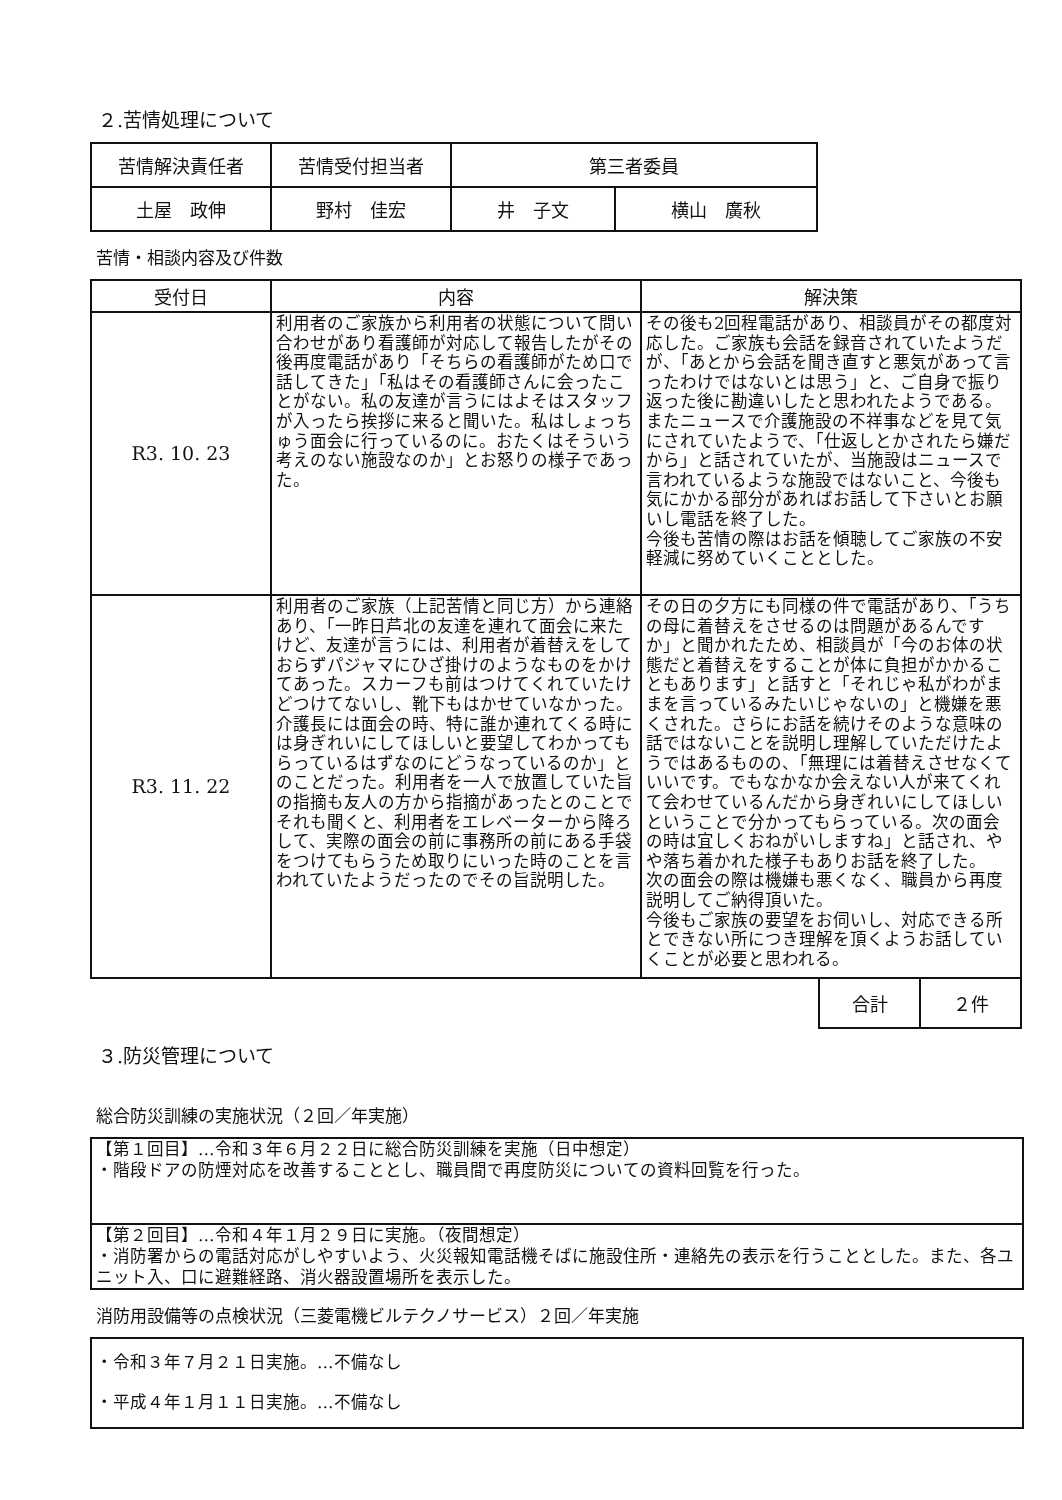２.苦情処理について
| 苦情解決責任者 | 苦情受付担当者 | 第三者委員 | |
| --- | --- | --- | --- |
| 土屋 政伸 | 野村 佳宏 | 井 子文 | 横山 廣秋 |
苦情・相談内容及び件数
| 受付日 | 内容 | 解決策 |
| --- | --- | --- |
| R3. 10. 23 | 利用者のご家族から利用者の状態について問い合わせがあり看護師が対応して報告したがその後再度電話があり「そちらの看護師がため口で話してきた」「私はその看護師さんに会ったことがない。私の友達が言うにはよそはスタッフが入ったら挨拶に来ると聞いた。私はしょっちゅう面会に行っているのに。おたくはそういう考えのない施設なのか」とお怒りの様子であった。 | その後も2回程電話があり、相談員がその都度対応した。ご家族も会話を録音されていたようだが、「あとから会話を聞き直すと悪気があって言ったわけではないとは思う」と、ご自身で振り返った後に勘違いしたと思われたようである。 またニュースで介護施設の不祥事などを見て気にされていたようで、「仕返しとかされたら嫌だから」と話されていたが、当施設はニュースで言われているような施設ではないこと、今後も気にかかる部分があればお話して下さいとお願いし電話を終了した。 今後も苦情の際はお話を傾聴してご家族の不安軽減に努めていくこととした。 |
| R3. 11. 22 | 利用者のご家族（上記苦情と同じ方）から連絡あり、「一昨日芦北の友達を連れて面会に来たけど、友達が言うには、利用者が着替えをしておらずパジャマにひざ掛けのようなものをかけてあった。スカーフも前はつけてくれていたけどつけてないし、靴下もはかせていなかった。介護長には面会の時、特に誰か連れてくる時には身ぎれいにしてほしいと要望してわかってもらっているはずなのにどうなっているのか」とのことだった。利用者を一人で放置していた旨の指摘も友人の方から指摘があったとのことでそれも聞くと、利用者をエレベーターから降ろして、実際の面会の前に事務所の前にある手袋をつけてもらうため取りにいった時のことを言われていたようだったのでその旨説明した。 | その日の夕方にも同様の件で電話があり、「うちの母に着替えをさせるのは問題があるんですか」と聞かれたため、相談員が「今のお体の状態だと着替えをすることが体に負担がかかることもあります」と話すと「それじゃ私がわがままを言っているみたいじゃないの」と機嫌を悪くされた。さらにお話を続けそのような意味の話ではないことを説明し理解していただけたようではあるものの、「無理には着替えさせなくていいです。でもなかなか会えない人が来てくれて会わせているんだから身ぎれいにしてほしいということで分かってもらっている。次の面会の時は宜しくおねがいしますね」と話され、やや落ち着かれた様子もありお話を終了した。 次の面会の際は機嫌も悪くなく、職員から再度説明してご納得頂いた。 今後もご家族の要望をお伺いし、対応できる所とできない所につき理解を頂くようお話していくことが必要と思われる。 |
| 合計 | ２件 |
３.防災管理について
総合防災訓練の実施状況（２回／年実施）
【第１回目】…令和３年６月２２日に総合防災訓練を実施（日中想定）
・階段ドアの防煙対応を改善することとし、職員間で再度防災についての資料回覧を行った。
【第２回目】…令和４年１月２９日に実施。（夜間想定）
・消防署からの電話対応がしやすいよう、火災報知電話機そばに施設住所・連絡先の表示を行うこととした。また、各ユニット入、口に避難経路、消火器設置場所を表示した。
消防用設備等の点検状況（三菱電機ビルテクノサービス）２回／年実施
・令和３年７月２１日実施。…不備なし
・平成４年１月１１日実施。…不備なし